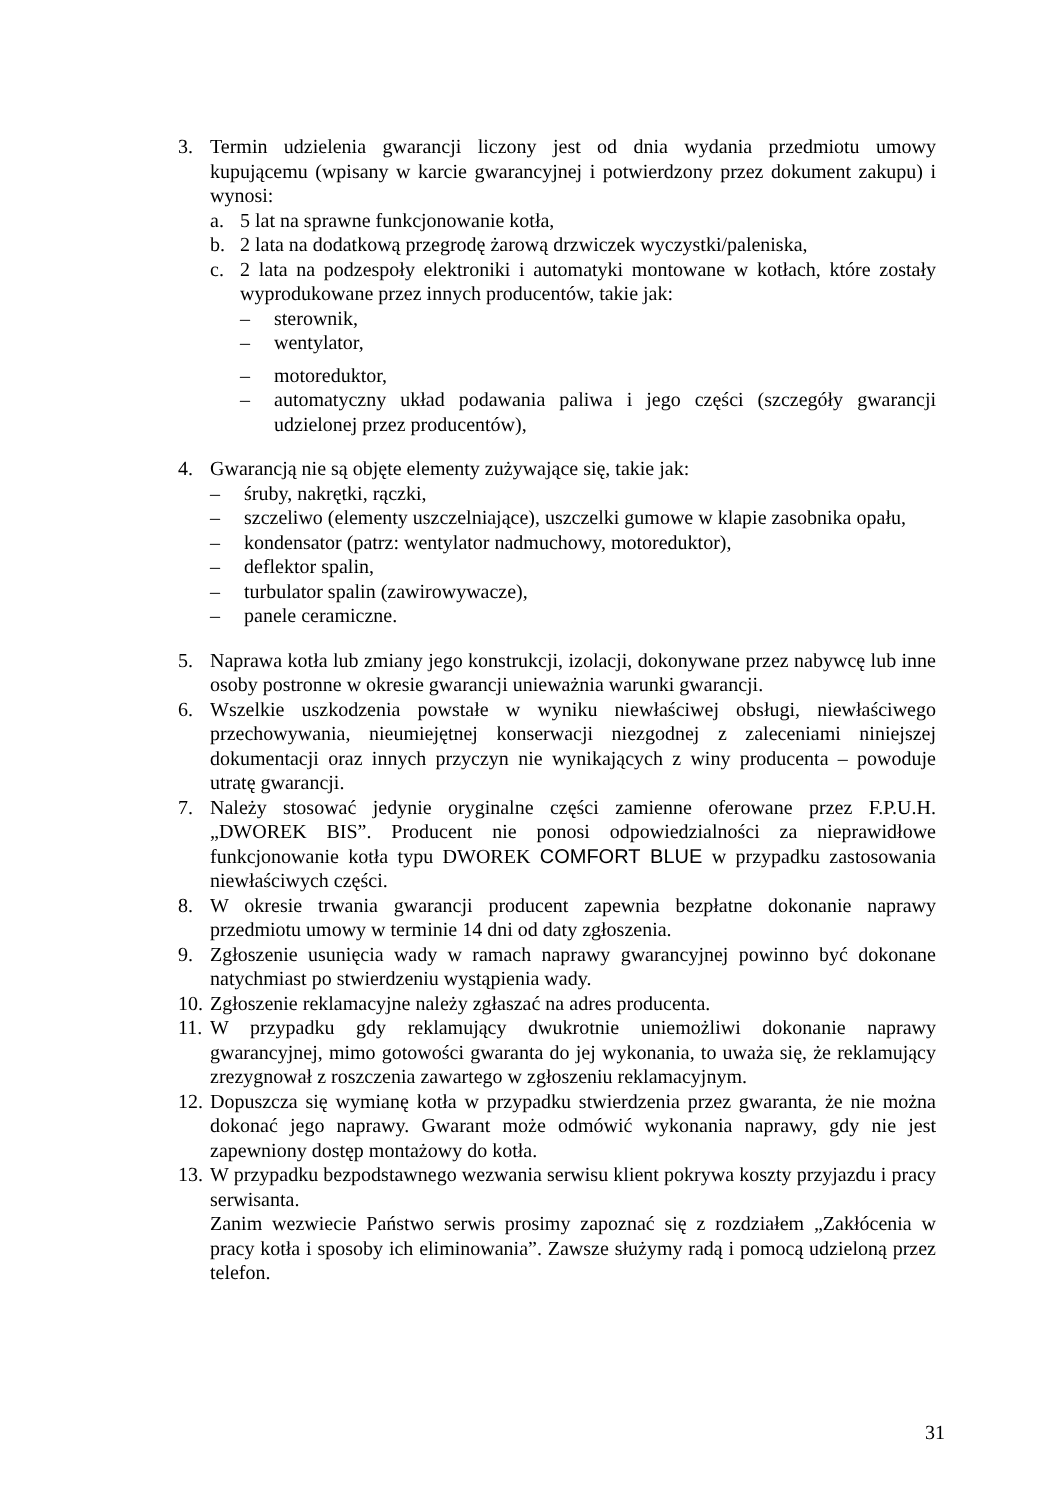3. Termin udzielenia gwarancji liczony jest od dnia wydania przedmiotu umowy kupującemu (wpisany w karcie gwarancyjnej i potwierdzony przez dokument zakupu) i wynosi:
a. 5 lat na sprawne funkcjonowanie kotła,
b. 2 lata na dodatkową przegrodę żarową drzwiczek wyczystki/paleniska,
c. 2 lata na podzespoły elektroniki i automatyki montowane w kotłach, które zostały wyprodukowane przez innych producentów, takie jak:
– sterownik,
– wentylator,
– motoreduktor,
– automatyczny układ podawania paliwa i jego części (szczegóły gwarancji udzielonej przez producentów),
4. Gwarancją nie są objęte elementy zużywające się, takie jak:
– śruby, nakrętki, rączki,
– szczeliwo (elementy uszczelniające), uszczelki gumowe w klapie zasobnika opału,
– kondensator (patrz: wentylator nadmuchowy, motoreduktor),
– deflektor spalin,
– turbulator spalin (zawirowywacze),
– panele ceramiczne.
5. Naprawa kotła lub zmiany jego konstrukcji, izolacji, dokonywane przez nabywcę lub inne osoby postronne w okresie gwarancji unieważnia warunki gwarancji.
6. Wszelkie uszkodzenia powstałe w wyniku niewłaściwej obsługi, niewłaściwego przechowywania, nieumiejętnej konserwacji niezgodnej z zaleceniami niniejszej dokumentacji oraz innych przyczyn nie wynikających z winy producenta – powoduje utratę gwarancji.
7. Należy stosować jedynie oryginalne części zamienne oferowane przez F.P.U.H. „DWOREK BIS”. Producent nie ponosi odpowiedzialności za nieprawidłowe funkcjonowanie kotła typu DWOREK COMFORT BLUE w przypadku zastosowania niewłaściwych części.
8. W okresie trwania gwarancji producent zapewnia bezpłatne dokonanie naprawy przedmiotu umowy w terminie 14 dni od daty zgłoszenia.
9. Zgłoszenie usunięcia wady w ramach naprawy gwarancyjnej powinno być dokonane natychmiast po stwierdzeniu wystąpienia wady.
10.
Zgłoszenie reklamacyjne należy zgłaszać na adres producenta.
11.
W przypadku gdy reklamujący dwukrotnie uniemożliwi dokonanie naprawy gwarancyjnej, mimo gotowości gwaranta do jej wykonania, to uważa się, że reklamujący zrezygnował z roszczenia zawartego w zgłoszeniu reklamacyjnym.
12.
Dopuszcza się wymianę kotła w przypadku stwierdzenia przez gwaranta, że nie można dokonać jego naprawy. Gwarant może odmówić wykonania naprawy, gdy nie jest zapewniony dostęp montażowy do kotła.
13.
W przypadku bezpodstawnego wezwania serwisu klient pokrywa koszty przyjazdu i pracy serwisanta.
Zanim wezwiecie Państwo serwis prosimy zapoznać się z rozdziałem „Zakłócenia w pracy kotła i sposoby ich eliminowania”. Zawsze służymy radą i pomocą udzieloną przez telefon.
31